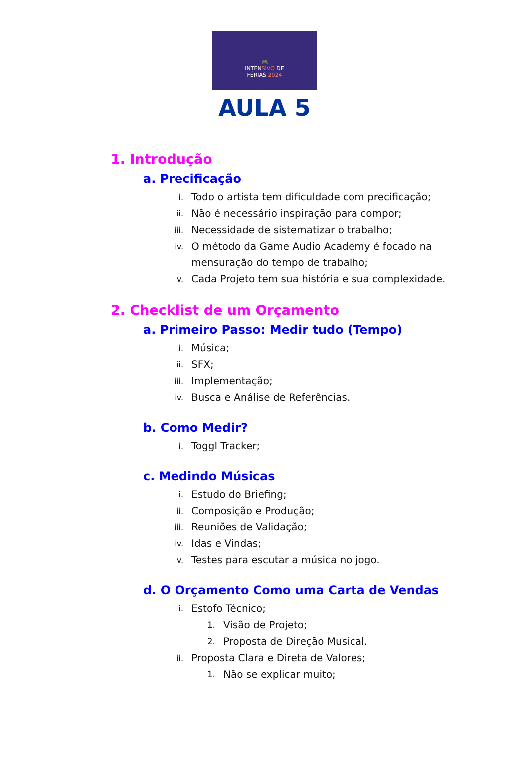🎮
INTENSIVO DE
FÉRIAS 2024
AULA 5
1. Introdução
a. Precificação
i.
Todo o artista tem dificuldade com precificação;
ii.
Não é necessário inspiração para compor;
iii.
Necessidade de sistematizar o trabalho;
iv.
O método da Game Audio Academy é focado na mensuração do tempo de trabalho;
v.
Cada Projeto tem sua história e sua complexidade.
2. Checklist de um Orçamento
a. Primeiro Passo: Medir tudo (Tempo)
i.
Música;
ii.
SFX;
iii.
Implementação;
iv.
Busca e Análise de Referências.
b. Como Medir?
i.
Toggl Tracker;
c. Medindo Músicas
i.
Estudo do Briefing;
ii.
Composição e Produção;
iii.
Reuniões de Validação;
iv.
Idas e Vindas;
v.
Testes para escutar a música no jogo.
d. O Orçamento Como uma Carta de Vendas
i.
Estofo Técnico;
1.
Visão de Projeto;
2.
Proposta de Direção Musical.
ii.
Proposta Clara e Direta de Valores;
1.
Não se explicar muito;